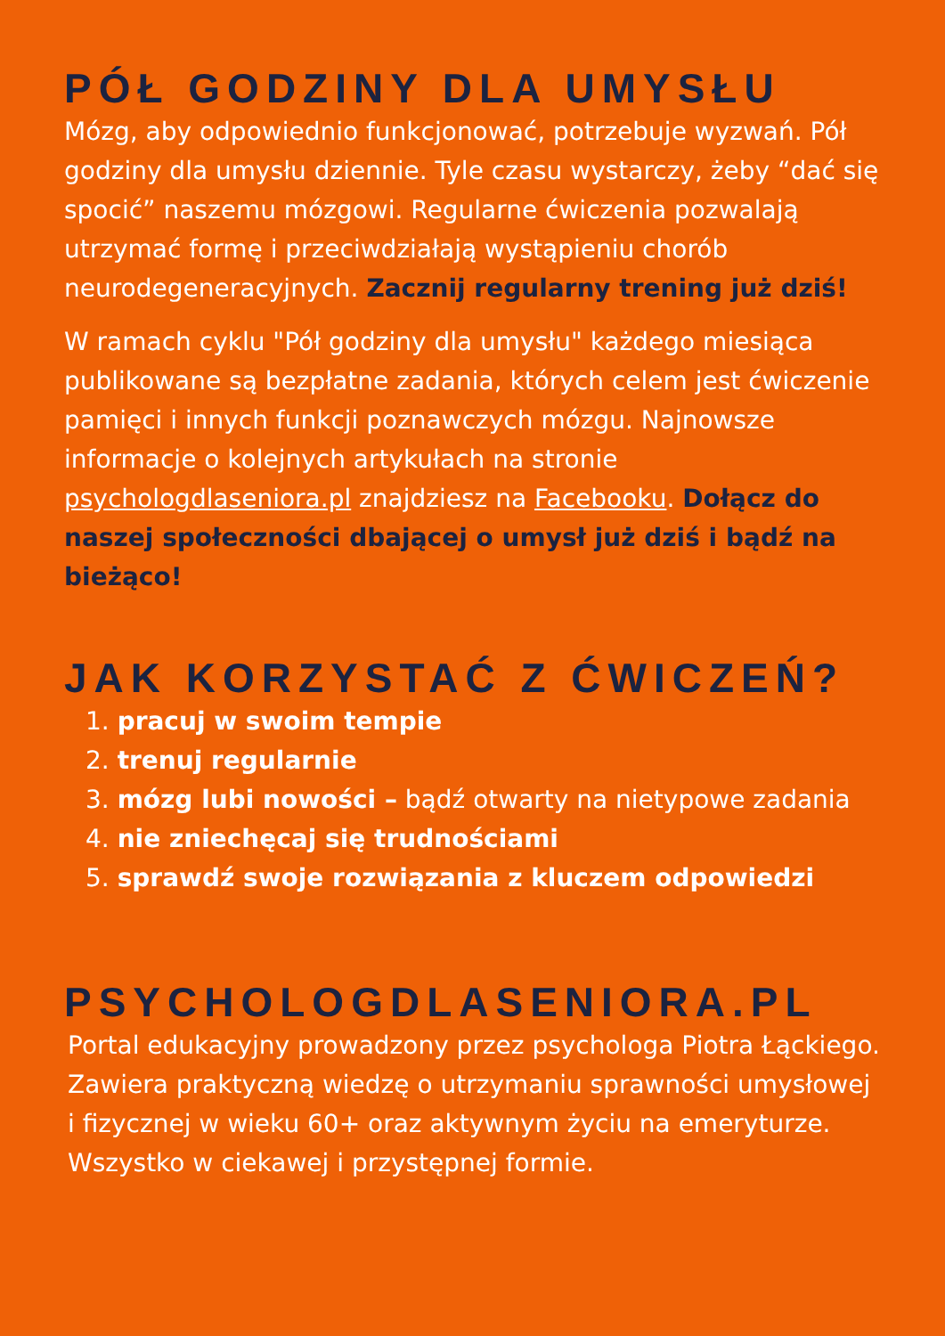PÓŁ GODZINY DLA UMYSŁU
Mózg, aby odpowiednio funkcjonować, potrzebuje wyzwań. Pół godziny dla umysłu dziennie. Tyle czasu wystarczy, żeby “dać się spocić” naszemu mózgowi. Regularne ćwiczenia pozwalają utrzymać formę i przeciwdziałają wystąpieniu chorób neurodegeneracyjnych. Zacznij regularny trening już dziś!
W ramach cyklu "Pół godziny dla umysłu" każdego miesiąca publikowane są bezpłatne zadania, których celem jest ćwiczenie pamięci i innych funkcji poznawczych mózgu. Najnowsze informacje o kolejnych artykułach na stronie psychologdlaseniora.pl znajdziesz na Facebooku. Dołącz do naszej społeczności dbającej o umysł już dziś i bądź na bieżąco!
JAK KORZYSTAĆ Z ĆWICZEŃ?
1. pracuj w swoim tempie
2. trenuj regularnie
3. mózg lubi nowości – bądź otwarty na nietypowe zadania
4. nie zniechęcaj się trudnościami
5. sprawdź swoje rozwiązania z kluczem odpowiedzi
PSYCHOLOGDLASENIORA.PL
Portal edukacyjny prowadzony przez psychologa Piotra Łąckiego. Zawiera praktyczną wiedzę o utrzymaniu sprawności umysłowej i fizycznej w wieku 60+ oraz aktywnym życiu na emeryturze. Wszystko w ciekawej i przystępnej formie.